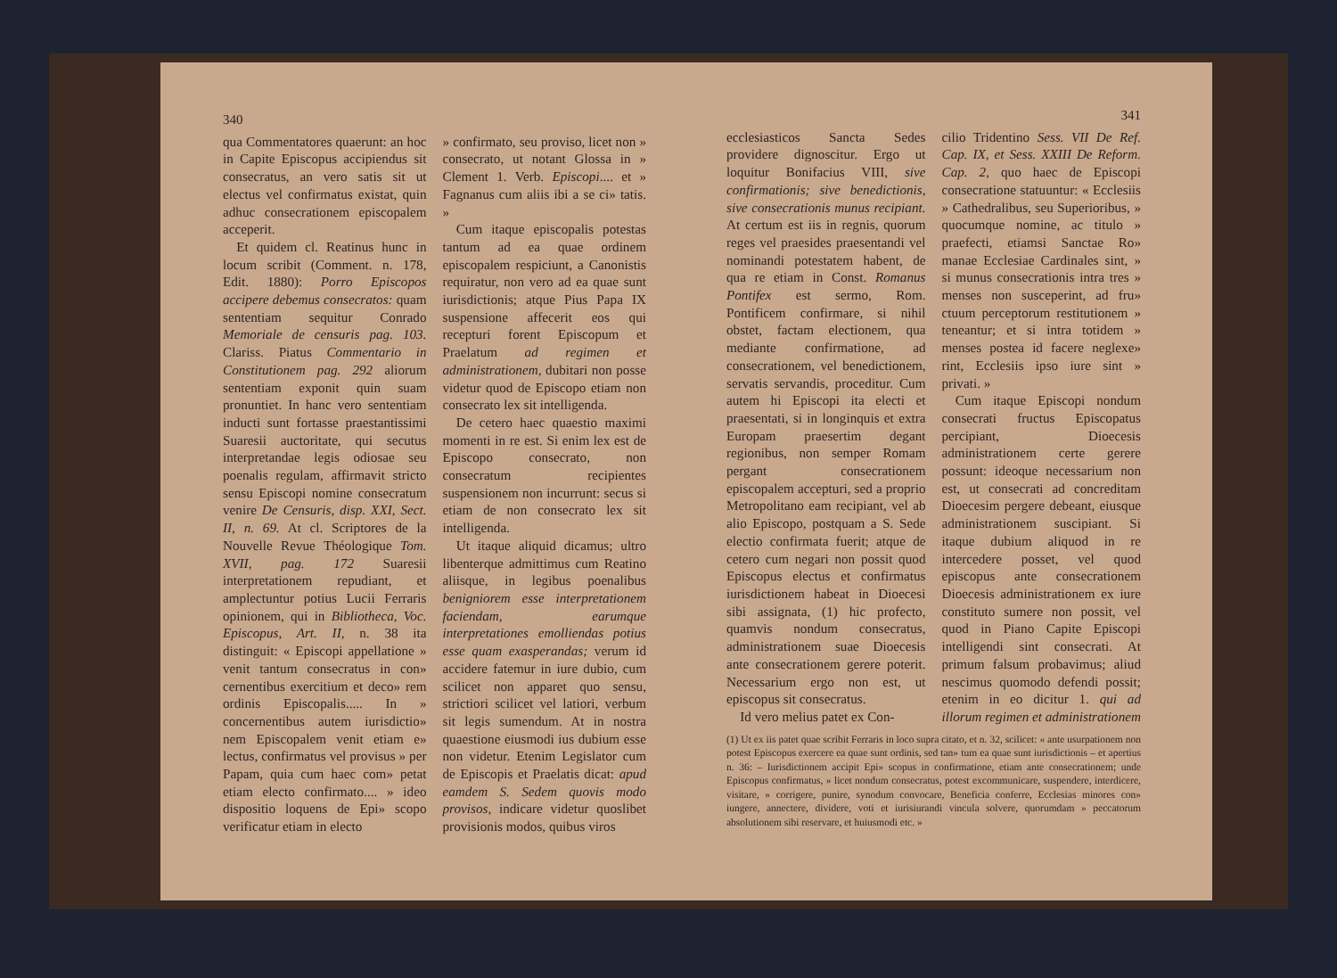340
qua Commentatores quaerunt: an hoc in Capite Episcopus accipiendus sit consecratus, an vero satis sit ut electus vel confirmatus existat, quin adhuc consecrationem episcopalem acceperit.
Et quidem cl. Reatinus hunc in locum scribit (Comment. n. 178, Edit. 1880): Porro Episcopos accipere debemus consecratos: quam sententiam sequitur Conrado Memoriale de censuris pag. 103. Clariss. Piatus Commentario in Constitutionem pag. 292 aliorum sententiam exponit quin suam pronuntiet. In hanc vero sententiam inducti sunt fortasse praestantissimi Suaresii auctoritate, qui secutus interpretandae legis odiosae seu poenalis regulam, affirmavit stricto sensu Episcopi nomine consecratum venire De Censuris, disp. XXI, Sect. II, n. 69. At cl. Scriptores de la Nouvelle Revue Théologique Tom. XVII, pag. 172 Suaresii interpretationem repudiant, et amplectuntur potius Lucii Ferraris opinionem, qui in Bibliotheca, Voc. Episcopus, Art. II, n. 38 ita distinguit: « Episcopi appellatione » venit tantum consecratus in con» cernentibus exercitium et deco» rem ordinis Episcopalis..... In » concernentibus autem iurisdictio» nem Episcopalem venit etiam e» lectus, confirmatus vel provisus » per Papam, quia cum haec com» petat etiam electo confirmato.... » ideo dispositio loquens de Epi» scopo verificatur etiam in electo
» confirmato, seu proviso, licet non » consecrato, ut notant Glossa in » Clement 1. Verb. Episcopi.... et » Fagnanus cum aliis ibi a se ci» tatis. »
Cum itaque episcopalis potestas tantum ad ea quae ordinem episcopalem respiciunt, a Canonistis requiratur, non vero ad ea quae sunt iurisdictionis; atque Pius Papa IX suspensione affecerit eos qui recepturi forent Episcopum et Praelatum ad regimen et administrationem, dubitari non posse videtur quod de Episcopo etiam non consecrato lex sit intelligenda.
De cetero haec quaestio maximi momenti in re est. Si enim lex est de Episcopo consecrato, non consecratum recipientes suspensionem non incurrunt: secus si etiam de non consecrato lex sit intelligenda.
Ut itaque aliquid dicamus; ultro libenterque admittimus cum Reatino aliisque, in legibus poenalibus benigniorem esse interpretationem faciendam, earumque interpretationes emolliendas potius esse quam exasperandas; verum id accidere fatemur in iure dubio, cum scilicet non apparet quo sensu, strictiori scilicet vel latiori, verbum sit legis sumendum. At in nostra quaestione eiusmodi ius dubium esse non videtur. Etenim Legislator cum de Episcopis et Praelatis dicat: apud eamdem S. Sedem quovis modo provisos, indicare videtur quoslibet provisionis modos, quibus viros
341
ecclesiasticos Sancta Sedes providere dignoscitur. Ergo ut loquitur Bonifacius VIII, sive confirmationis; sive benedictionis, sive consecrationis munus recipiant. At certum est iis in regnis, quorum reges vel praesides praesentandi vel nominandi potestatem habent, de qua re etiam in Const. Romanus Pontifex est sermo, Rom. Pontificem confirmare, si nihil obstet, factam electionem, qua mediante confirmatione, ad consecrationem, vel benedictionem, servatis servandis, proceditur. Cum autem hi Episcopi ita electi et praesentati, si in longinquis et extra Europam praesertim degant regionibus, non semper Romam pergant consecrationem episcopalem accepturi, sed a proprio Metropolitano eam recipiant, vel ab alio Episcopo, postquam a S. Sede electio confirmata fuerit; atque de cetero cum negari non possit quod Episcopus electus et confirmatus iurisdictionem habeat in Dioecesi sibi assignata, (1) hic profecto, quamvis nondum consecratus, administrationem suae Dioecesis ante consecrationem gerere poterit. Necessarium ergo non est, ut episcopus sit consecratus.
Id vero melius patet ex Con-
cilio Tridentino Sess. VII De Ref. Cap. IX, et Sess. XXIII De Reform. Cap. 2, quo haec de Episcopi consecratione statuuntur: « Ecclesiis » Cathedralibus, seu Superioribus, » quocumque nomine, ac titulo » praefecti, etiamsi Sanctae Ro» manae Ecclesiae Cardinales sint, » si munus consecrationis intra tres » menses non susceperint, ad fru» ctuum perceptorum restitutionem » teneantur; et si intra totidem » menses postea id facere neglexe» rint, Ecclesiis ipso iure sint » privati. »
Cum itaque Episcopi nondum consecrati fructus Episcopatus percipiant, Dioecesis administrationem certe gerere possunt: ideoque necessarium non est, ut consecrati ad concreditam Dioecesim pergere debeant, eiusque administrationem suscipiant. Si itaque dubium aliquod in re intercedere posset, vel quod episcopus ante consecrationem Dioecesis administrationem ex iure constituto sumere non possit, vel quod in Piano Capite Episcopi intelligendi sint consecrati. At primum falsum probavimus; aliud nescimus quomodo defendi possit; etenim in eo dicitur 1. qui ad illorum regimen et administrationem
(1) Ut ex iis patet quae scribit Ferraris in loco supra citato, et n. 32, scilicet: « ante usurpationem non potest Episcopus exercere ea quae sunt ordinis, sed tan» tum ea quae sunt iurisdictionis – et apertius n. 36: – Iurisdictionem accipit Epi» scopus in confirmatione, etiam ante consecrationem; unde Episcopus confirmatus, » licet nondum consecratus, potest excommunicare, suspendere, interdicere, visitare, » corrigere, punire, synodum convocare, Beneficia conferre, Ecclesias minores con» iungere, annectere, dividere, voti et iurisiurandi vincula solvere, quorumdam » peccatorum absolutionem sibi reservare, et huiusmodi etc. »